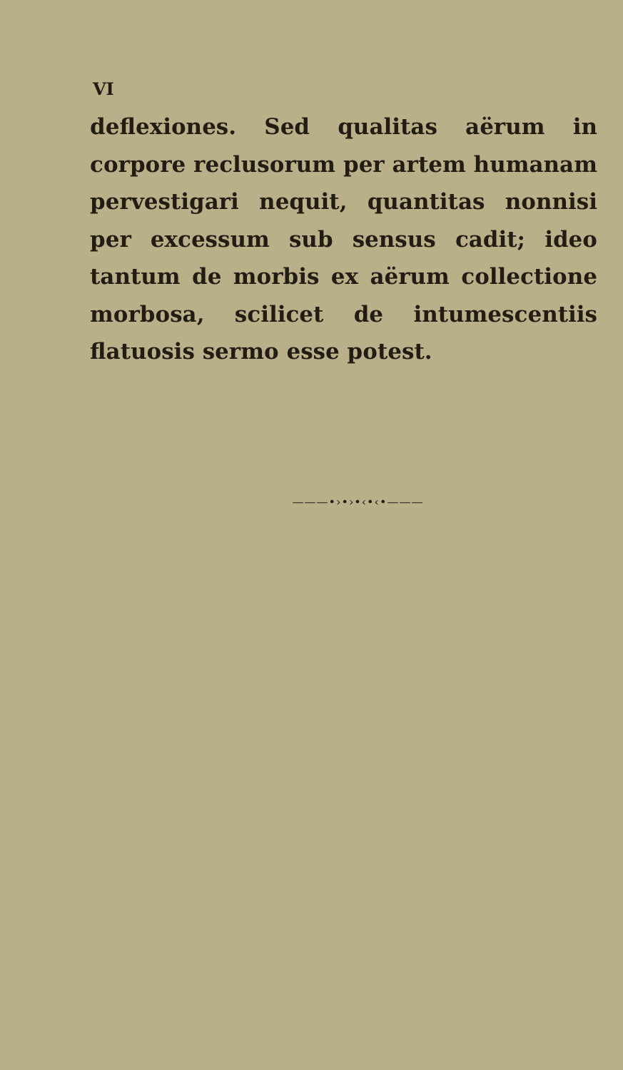VI
deflexiones. Sed qualitas aërum in corpore reclusorum per artem humanam pervestigari nequit, quantitas nonnisi per excessum sub sensus cadit; ideo tantum de morbis ex aërum collectione morbosa, scilicet de intumescentiis flatuosis sermo esse potest.
———•›•›•‹•‹•———